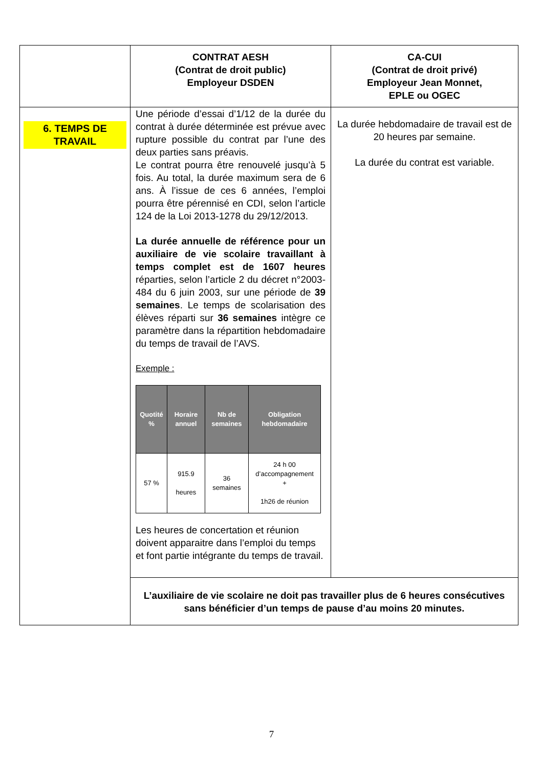| | CONTRAT AESH (Contrat de droit public) Employeur DSDEN | CA-CUI (Contrat de droit privé) Employeur Jean Monnet, EPLE ou OGEC |
| 6. TEMPS DE TRAVAIL | Une période d’essai d’1/12 de la durée du contrat à durée déterminée est prévue avec rupture possible du contrat par l’une des deux parties sans préavis. Le contrat pourra être renouvelé jusqu’à 5 fois. Au total, la durée maximum sera de 6 ans. À l’issue de ces 6 années, l’emploi pourra être pérennisé en CDI, selon l’article 124 de la Loi 2013-1278 du 29/12/2013. La durée annuelle de référence pour un auxiliaire de vie scolaire travaillant à temps complet est de 1607 heures réparties, selon l’article 2 du décret n°2003-484 du 6 juin 2003, sur une période de 39 semaines . Le temps de scolarisation des élèves réparti sur 36 semaines intègre ce paramètre dans la répartition hebdomadaire du temps de travail de l’AVS. Exemple : / Quotité % / Horaire annuel / Nb de semaines / Obligation hebdomadaire / / --- / --- / --- / --- / / 57 % / 915.9 heures / 36 semaines / 24 h 00 d’accompagnement + 1h26 de réunion / Les heures de concertation et réunion doivent apparaitre dans l’emploi du temps et font partie intégrante du temps de travail. | La durée hebdomadaire de travail est de 20 heures par semaine. La durée du contrat est variable. |
| | L’auxiliaire de vie scolaire ne doit pas travailler plus de 6 heures consécutives sans bénéficier d’un temps de pause d’au moins 20 minutes. | |
7